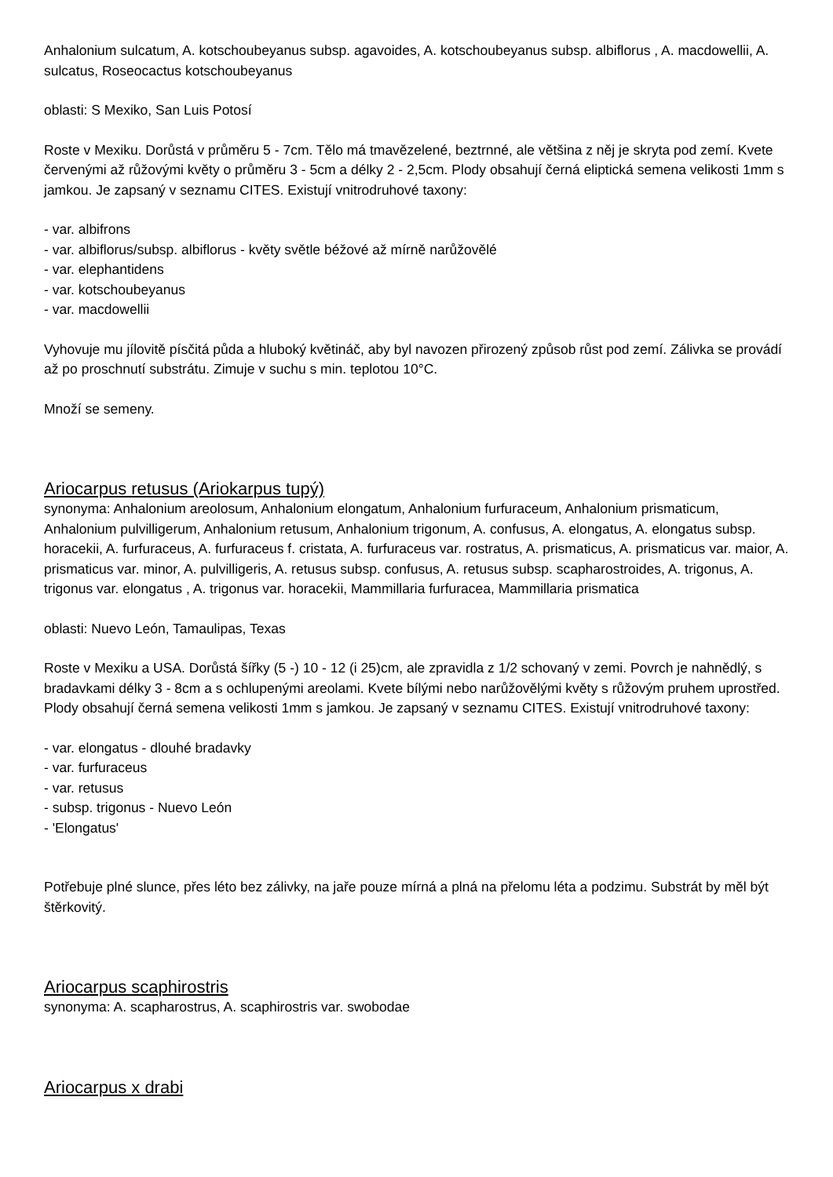Anhalonium sulcatum, A. kotschoubeyanus subsp. agavoides, A. kotschoubeyanus subsp. albiflorus , A. macdowellii, A. sulcatus, Roseocactus kotschoubeyanus
oblasti: S Mexiko, San Luis Potosí
Roste v Mexiku. Dorůstá v průměru 5 - 7cm. Tělo má tmavězelené, beztrnné, ale většina z něj je skryta pod zemí. Kvete červenými až růžovými květy o průměru 3 - 5cm a délky 2 - 2,5cm. Plody obsahují černá eliptická semena velikosti 1mm s jamkou. Je zapsaný v seznamu CITES. Existují vnitrodruhové taxony:
- var. albifrons
- var. albiflorus/subsp. albiflorus - květy světle béžové až mírně narůžovělé
- var. elephantidens
- var. kotschoubeyanus
- var. macdowellii
Vyhovuje mu jílovitě písčitá půda a hluboký květináč, aby byl navozen přirozený způsob růst pod zemí. Zálivka se provádí až po proschnutí substrátu. Zimuje v suchu s min. teplotou 10°C.
Množí se semeny.
Ariocarpus retusus (Ariokarpus tupý)
synonyma: Anhalonium areolosum, Anhalonium elongatum, Anhalonium furfuraceum, Anhalonium prismaticum, Anhalonium pulvilligerum, Anhalonium retusum, Anhalonium trigonum, A. confusus, A. elongatus, A. elongatus subsp. horacekii, A. furfuraceus, A. furfuraceus f. cristata, A. furfuraceus var. rostratus, A. prismaticus, A. prismaticus var. maior, A. prismaticus var. minor, A. pulvilligeris, A. retusus subsp. confusus, A. retusus subsp. scapharostroides, A. trigonus, A. trigonus var. elongatus , A. trigonus var. horacekii, Mammillaria furfuracea, Mammillaria prismatica
oblasti: Nuevo León, Tamaulipas, Texas
Roste v Mexiku a USA. Dorůstá šířky (5 -) 10 - 12 (i 25)cm, ale zpravidla z 1/2 schovaný v zemi. Povrch je nahnědlý, s bradavkami délky 3 - 8cm a s ochlupenými areolami. Kvete bílými nebo narůžovělými květy s růžovým pruhem uprostřed. Plody obsahují černá semena velikosti 1mm s jamkou. Je zapsaný v seznamu CITES. Existují vnitrodruhové taxony:
- var. elongatus - dlouhé bradavky
- var. furfuraceus
- var. retusus
- subsp. trigonus - Nuevo León
- 'Elongatus'
Potřebuje plné slunce, přes léto bez zálivky, na jaře pouze mírná a plná na přelomu léta a podzimu. Substrát by měl být štěrkovitý.
Ariocarpus scaphirostris
synonyma: A. scapharostrus, A. scaphirostris var. swobodae
Ariocarpus x drabi